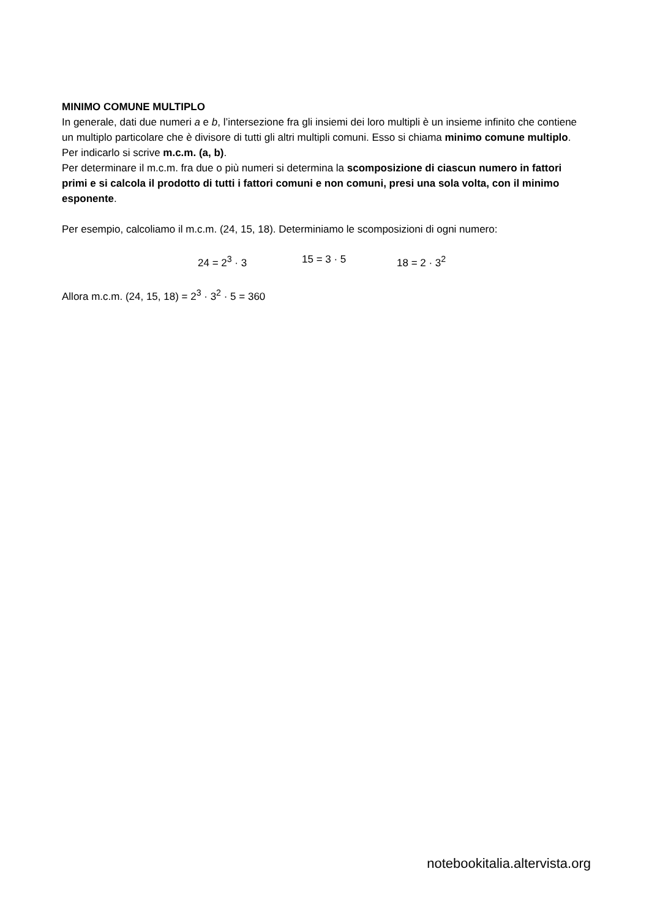MINIMO COMUNE MULTIPLO
In generale, dati due numeri a e b, l’intersezione fra gli insiemi dei loro multipli è un insieme infinito che contiene un multiplo particolare che è divisore di tutti gli altri multipli comuni. Esso si chiama minimo comune multiplo. Per indicarlo si scrive m.c.m. (a, b).
Per determinare il m.c.m. fra due o più numeri si determina la scomposizione di ciascun numero in fattori primi e si calcola il prodotto di tutti i fattori comuni e non comuni, presi una sola volta, con il minimo esponente.
Per esempio, calcoliamo il m.c.m. (24, 15, 18). Determiniamo le scomposizioni di ogni numero:
24 = 2<sup>3</sup> · 3 15 = 3 · 5 18 = 2 · 3<sup>2</sup>
Allora m.c.m. (24, 15, 18) = 2<sup>3</sup> · 3<sup>2</sup> · 5 = 360
notebookitalia.altervista.org